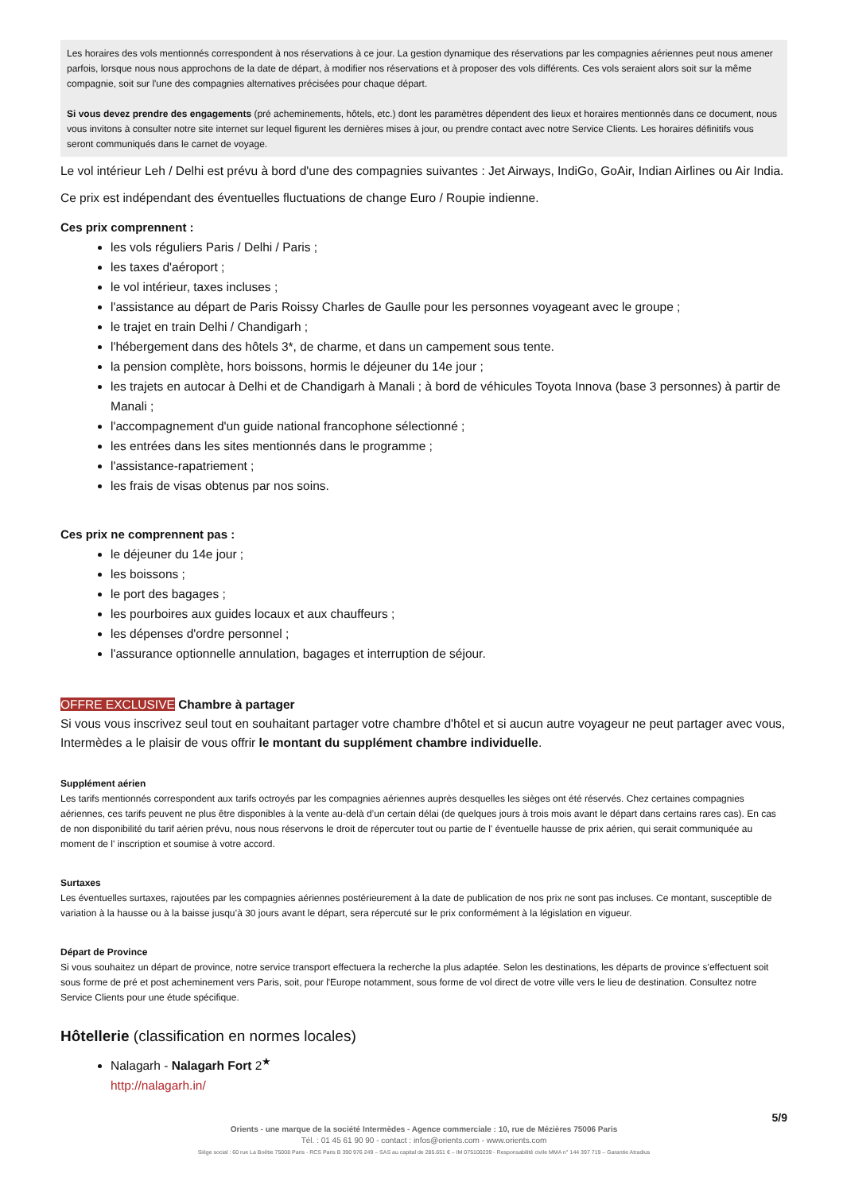Les horaires des vols mentionnés correspondent à nos réservations à ce jour. La gestion dynamique des réservations par les compagnies aériennes peut nous amener parfois, lorsque nous nous approchons de la date de départ, à modifier nos réservations et à proposer des vols différents. Ces vols seraient alors soit sur la même compagnie, soit sur l'une des compagnies alternatives précisées pour chaque départ.
Si vous devez prendre des engagements (pré acheminements, hôtels, etc.) dont les paramètres dépendent des lieux et horaires mentionnés dans ce document, nous vous invitons à consulter notre site internet sur lequel figurent les dernières mises à jour, ou prendre contact avec notre Service Clients. Les horaires définitifs vous seront communiqués dans le carnet de voyage.
Le vol intérieur Leh / Delhi est prévu à bord d'une des compagnies suivantes : Jet Airways, IndiGo, GoAir, Indian Airlines ou Air India.
Ce prix est indépendant des éventuelles fluctuations de change Euro / Roupie indienne.
Ces prix comprennent :
les vols réguliers Paris / Delhi / Paris ;
les taxes d'aéroport ;
le vol intérieur, taxes incluses ;
l'assistance au départ de Paris Roissy Charles de Gaulle pour les personnes voyageant avec le groupe ;
le trajet en train Delhi / Chandigarh ;
l'hébergement dans des hôtels 3*, de charme, et dans un campement sous tente.
la pension complète, hors boissons, hormis le déjeuner du 14e jour ;
les trajets en autocar à Delhi et de Chandigarh à Manali ; à bord de véhicules Toyota Innova (base 3 personnes) à partir de Manali ;
l'accompagnement d'un guide national francophone sélectionné ;
les entrées dans les sites mentionnés dans le programme ;
l'assistance-rapatriement ;
les frais de visas obtenus par nos soins.
Ces prix ne comprennent pas :
le déjeuner du 14e jour ;
les boissons ;
le port des bagages ;
les pourboires aux guides locaux et aux chauffeurs ;
les dépenses d'ordre personnel ;
l'assurance optionnelle annulation, bagages et interruption de séjour.
OFFRE EXCLUSIVE Chambre à partager
Si vous vous inscrivez seul tout en souhaitant partager votre chambre d'hôtel et si aucun autre voyageur ne peut partager avec vous, Intermèdes a le plaisir de vous offrir le montant du supplément chambre individuelle.
Supplément aérien
Les tarifs mentionnés correspondent aux tarifs octroyés par les compagnies aériennes auprès desquelles les sièges ont été réservés. Chez certaines compagnies aériennes, ces tarifs peuvent ne plus être disponibles à la vente au-delà d’un certain délai (de quelques jours à trois mois avant le départ dans certains rares cas). En cas de non disponibilité du tarif aérien prévu, nous nous réservons le droit de répercuter tout ou partie de l' éventuelle hausse de prix aérien, qui serait communiquée au moment de l' inscription et soumise à votre accord.
Surtaxes
Les éventuelles surtaxes, rajoutées par les compagnies aériennes postérieurement à la date de publication de nos prix ne sont pas incluses. Ce montant, susceptible de variation à la hausse ou à la baisse jusqu’à 30 jours avant le départ, sera répercuté sur le prix conformément à la législation en vigueur.
Départ de Province
Si vous souhaitez un départ de province, notre service transport effectuera la recherche la plus adaptée. Selon les destinations, les départs de province s'effectuent soit sous forme de pré et post acheminement vers Paris, soit, pour l'Europe notamment, sous forme de vol direct de votre ville vers le lieu de destination. Consultez notre Service Clients pour une étude spécifique.
Hôtellerie (classification en normes locales)
Nalagarh - Nalagarh Fort 2<sup>★</sup>
http://nalagarh.in/
5/9
Orients - une marque de la société Intermèdes - Agence commerciale : 10, rue de Mézières 75006 Paris
Tél. : 01 45 61 90 90 - contact : infos@orients.com - www.orients.com
Siège social : 60 rue La Boétie 75008 Paris - RCS Paris B 390 976 249 – SAS au capital de 285.651 € – IM 075100239 - Responsabilité civile MMA n° 144 397 719 – Garantie Atradius